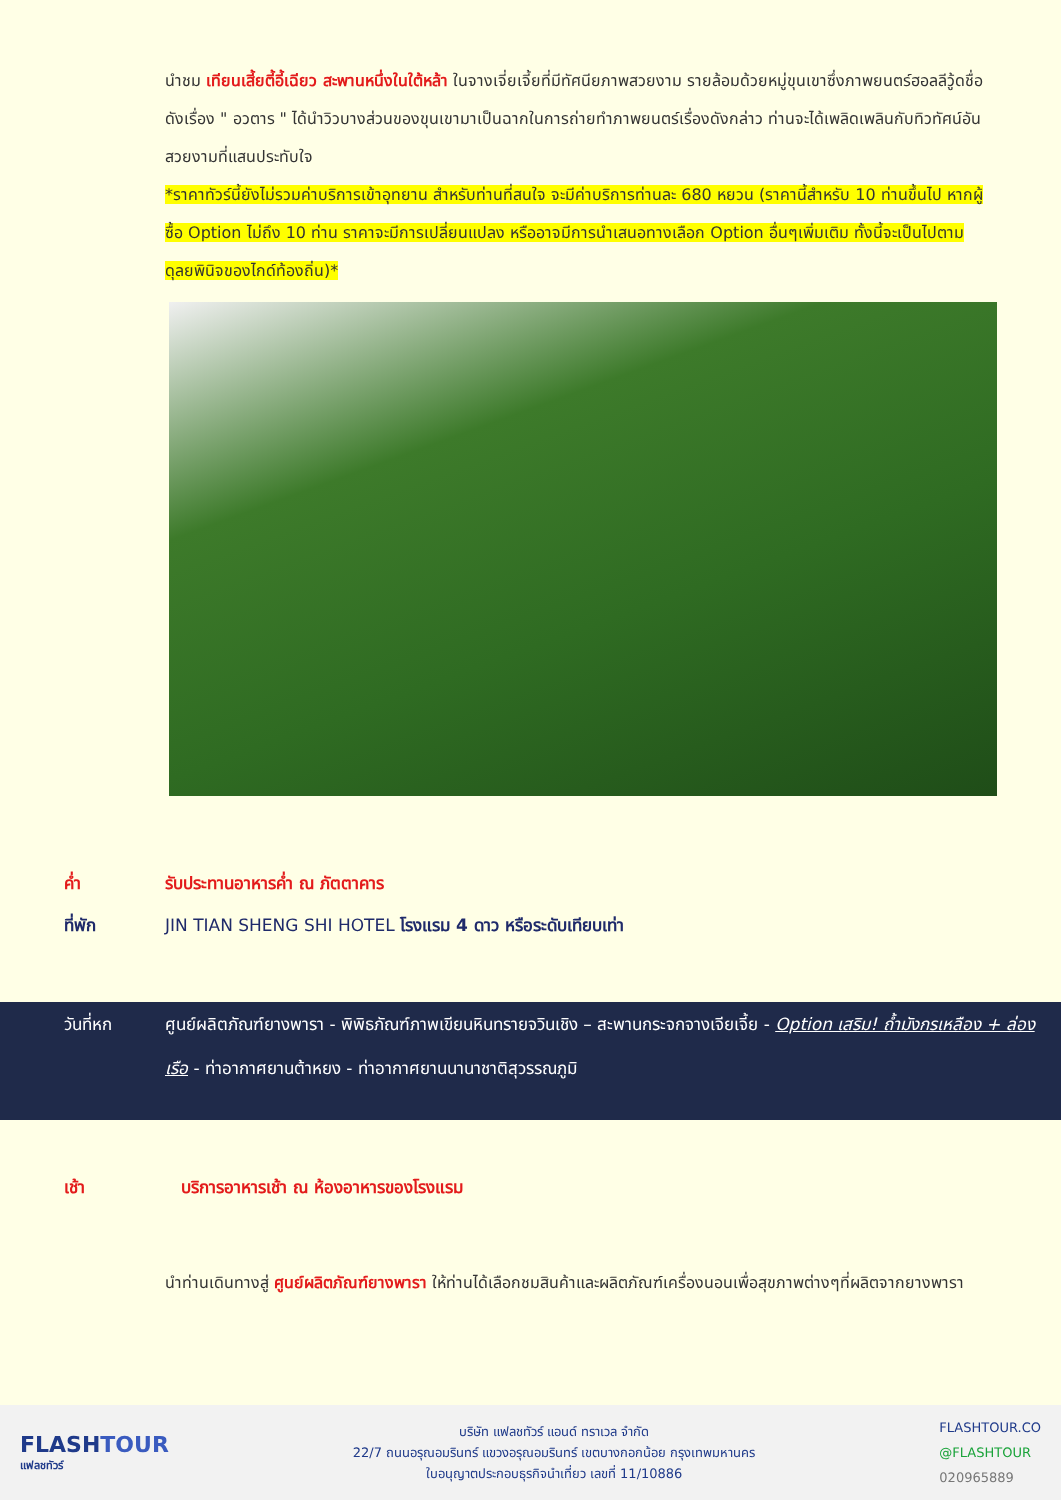นำชม เทียนเสี้ยตี้อี้เฉียว สะพานหนึ่งในใต้หล้า ในจางเจี่ยเจี้ยที่มีทัศนียภาพสวยงาม รายล้อมด้วยหมู่ขุนเขาซึ่งภาพยนตร์ฮอลลีวู้ดชื่อดังเรื่อง " อวตาร " ได้นำวิวบางส่วนของขุนเขามาเป็นฉากในการถ่ายทำภาพยนตร์เรื่องดังกล่าว ท่านจะได้เพลิดเพลินกับทิวทัศน์อันสวยงามที่แสนประทับใจ
*ราคาทัวร์นี้ยังไม่รวมค่าบริการเข้าอุทยาน สำหรับท่านที่สนใจ จะมีค่าบริการท่านละ 680 หยวน (ราคานี้สำหรับ 10 ท่านขึ้นไป หากผู้ซื้อ Option ไม่ถึง 10 ท่าน ราคาจะมีการเปลี่ยนแปลง หรืออาจมีการนำเสนอทางเลือก Option อื่นๆเพิ่มเติม ทั้งนี้จะเป็นไปตามดุลยพินิจของไกด์ท้องถิ่น)*
ค่ำ รับประทานอาหารค่ำ ณ ภัตตาคาร
ที่พัก JIN TIAN SHENG SHI HOTEL โรงแรม 4 ดาว หรือระดับเทียบเท่า
วันที่หก ศูนย์ผลิตภัณฑ์ยางพารา - พิพิธภัณฑ์ภาพเขียนหินทรายจวินเชิง – สะพานกระจกจางเจียเจี้ย - Option เสริม! ถ้ำมังกรเหลือง + ล่องเรือ - ท่าอากาศยานต้าหยง - ท่าอากาศยานนานาชาติสุวรรณภูมิ
เช้า บริการอาหารเช้า ณ ห้องอาหารของโรงแรม
นำท่านเดินทางสู่ ศูนย์ผลิตภัณฑ์ยางพารา ให้ท่านได้เลือกชมสินค้าและผลิตภัณฑ์เครื่องนอนเพื่อสุขภาพต่างๆที่ผลิตจากยางพารา
FLASHTOUR
แฟลชทัวร์
บริษัท แฟลชทัวร์ แอนด์ ทราเวล จำกัด
22/7 ถนนอรุณอมรินทร์ แขวงอรุณอมรินทร์ เขตบางกอกน้อย กรุงเทพมหานคร
ใบอนุญาตประกอบธุรกิจนำเที่ยว เลขที่ 11/10886
FLASHTOUR.CO
@FLASHTOUR
020965889